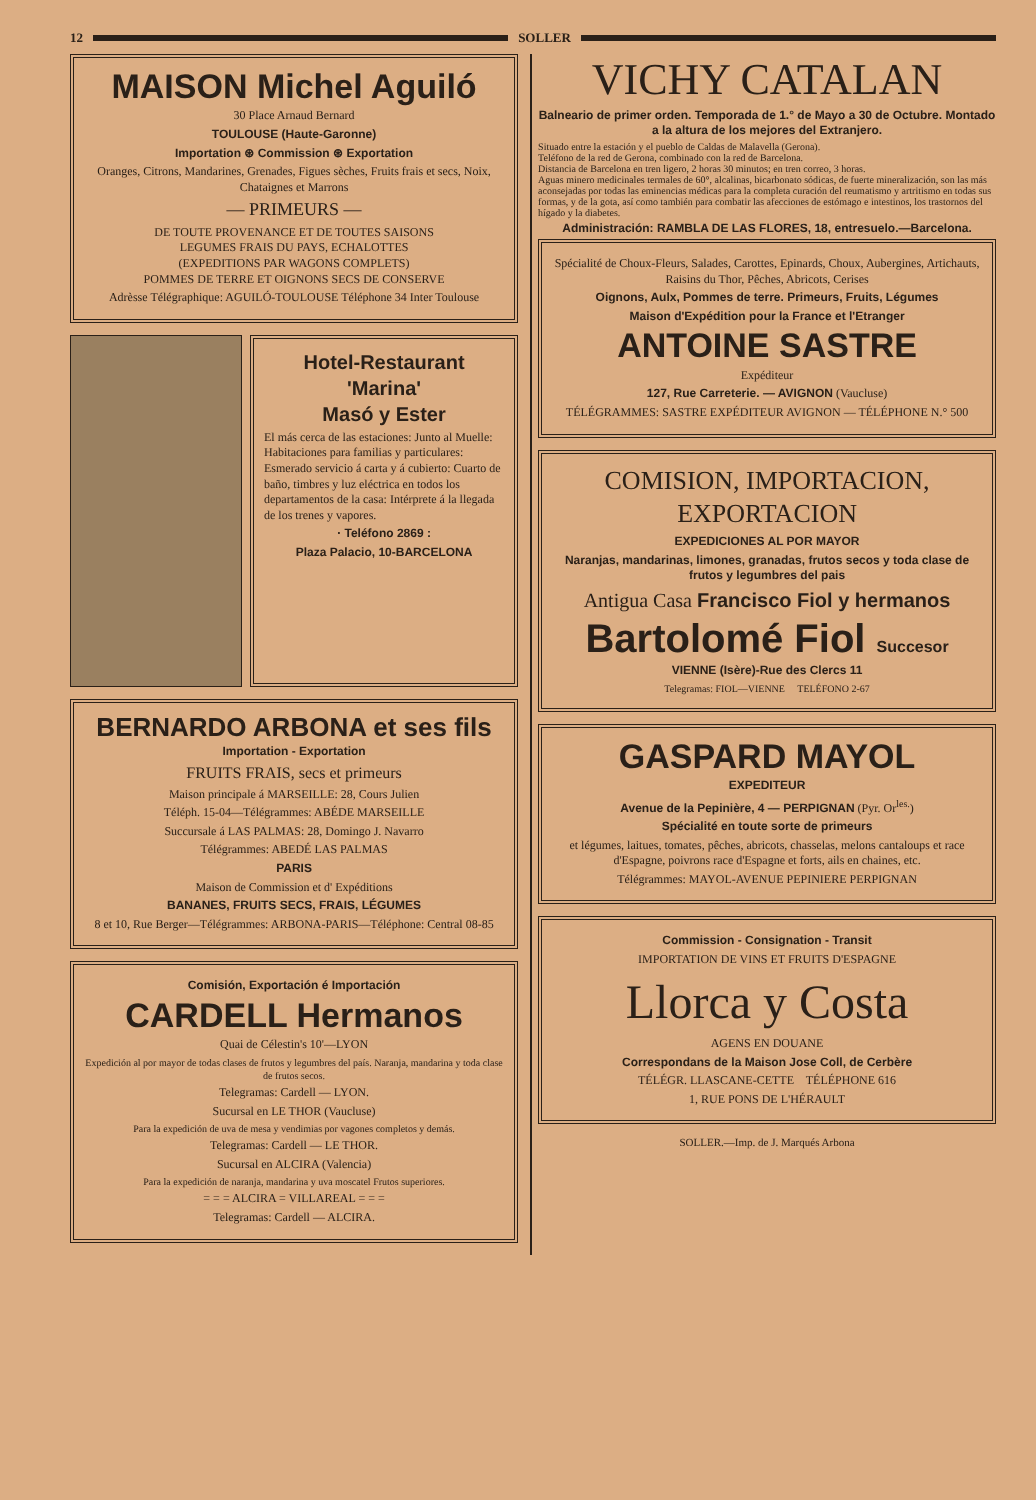12 SOLLER
MAISON Michel Aguiló
30 Place Arnaud Bernard
TOULOUSE (Haute-Garonne)
Importation ⊛ Commission ⊛ Exportation
Oranges, Citrons, Mandarines, Grenades, Figues sèches, Fruits frais et secs, Noix, Chataignes et Marrons
— PRIMEURS —
DE TOUTE PROVENANCE ET DE TOUTES SAISONS
LEGUMES FRAIS DU PAYS, ECHALOTTES
(EXPEDITIONS PAR WAGONS COMPLETS)
POMMES DE TERRE ET OIGNONS SECS DE CONSERVE
Adrèsse Télégraphique: AGUILÓ-TOULOUSE Téléphone 34 Inter Toulouse
Hotel-Restaurant 'Marina'
Masó y Ester
El más cerca de las estaciones: Junto al Muelle: Habitaciones para familias y particulares: Esmerado servicio á carta y á cubierto: Cuarto de baño, timbres y luz eléctrica en todos los departamentos de la casa: Intérprete á la llegada de los trenes y vapores.
· Teléfono 2869 :
Plaza Palacio, 10-BARCELONA
BERNARDO ARBONA et ses fils
Importation - Exportation
FRUITS FRAIS, secs et primeurs
Maison principale á MARSEILLE: 28, Cours Julien
Téléph. 15-04—Télégrammes: ABÉDE MARSEILLE
Succursale á LAS PALMAS: 28, Domingo J. Navarro
Télégrammes: ABEDÉ LAS PALMAS
PARIS
Maison de Commission et d' Expéditions
BANANES, FRUITS SECS, FRAIS, LÉGUMES
8 et 10, Rue Berger—Télégrammes: ARBONA-PARIS—Téléphone: Central 08-85
Comisión, Exportación é Importación
CARDELL Hermanos
Quai de Célestin's 10'—LYON
Expedición al por mayor de todas clases de frutos y legumbres del país. Naranja, mandarina y toda clase de frutos secos.
Telegramas: Cardell — LYON.
Sucursal en LE THOR (Vaucluse)
Para la expedición de uva de mesa y vendimias por vagones completos y demás.
Telegramas: Cardell — LE THOR.
Sucursal en ALCIRA (Valencia)
Para la expedición de naranja, mandarina y uva moscatel Frutos superiores.
= = = ALCIRA = VILLAREAL = = =
Telegramas: Cardell — ALCIRA.
VICHY CATALAN
Balneario de primer orden. Temporada de 1.° de Mayo a 30 de Octubre. Montado a la altura de los mejores del Extranjero.
Situado entre la estación y el pueblo de Caldas de Malavella (Gerona).
Teléfono de la red de Gerona, combinado con la red de Barcelona.
Distancia de Barcelona en tren ligero, 2 horas 30 minutos; en tren correo, 3 horas.
Aguas minero medicinales termales de 60°, alcalinas, bicarbonato sódicas, de fuerte mineralización, son las más aconsejadas por todas las eminencias médicas para la completa curación del reumatismo y artritismo en todas sus formas, y de la gota, así como también para combatir las afecciones de estómago e intestinos, los trastornos del hígado y la diabetes.
Administración: RAMBLA DE LAS FLORES, 18, entresuelo.—Barcelona.
Spécialité de Choux-Fleurs, Salades, Carottes, Epinards, Choux, Aubergines, Artichauts, Raisins du Thor, Pêches, Abricots, Cerises
Oignons, Aulx, Pommes de terre. Primeurs, Fruits, Légumes
Maison d'Expédition pour la France et l'Etranger
ANTOINE SASTRE
Expéditeur
127, Rue Carreterie. — AVIGNON (Vaucluse)
TÉLÉGRAMMES: SASTRE EXPÉDITEUR AVIGNON — TÉLÉPHONE N.° 500
COMISION, IMPORTACION, EXPORTACION
EXPEDICIONES AL POR MAYOR
Naranjas, mandarinas, limones, granadas, frutos secos y toda clase de frutos y legumbres del pais
Antigua Casa Francisco Fiol y hermanos
Bartolomé Fiol Succesor
VIENNE (Isère)-Rue des Clercs 11
Telegramas: FIOL—VIENNE TELÉFONO 2-67
GASPARD MAYOL
EXPEDITEUR
Avenue de la Pepinière, 4 — PERPIGNAN (Pyr. Or<sup>les.</sup>)
Spécialité en toute sorte de primeurs
et légumes, laitues, tomates, pêches, abricots, chasselas, melons cantaloups et race d'Espagne, poivrons race d'Espagne et forts, ails en chaines, etc.
Télégrammes: MAYOL-AVENUE PEPINIERE PERPIGNAN
Commission - Consignation - Transit
IMPORTATION DE VINS ET FRUITS D'ESPAGNE
Llorca y Costa
AGENS EN DOUANE
Correspondans de la Maison Jose Coll, de Cerbère
TÉLÉGR. LLASCANE-CETTE TÉLÉPHONE 616
1, RUE PONS DE L'HÉRAULT
SOLLER.—Imp. de J. Marqués Arbona